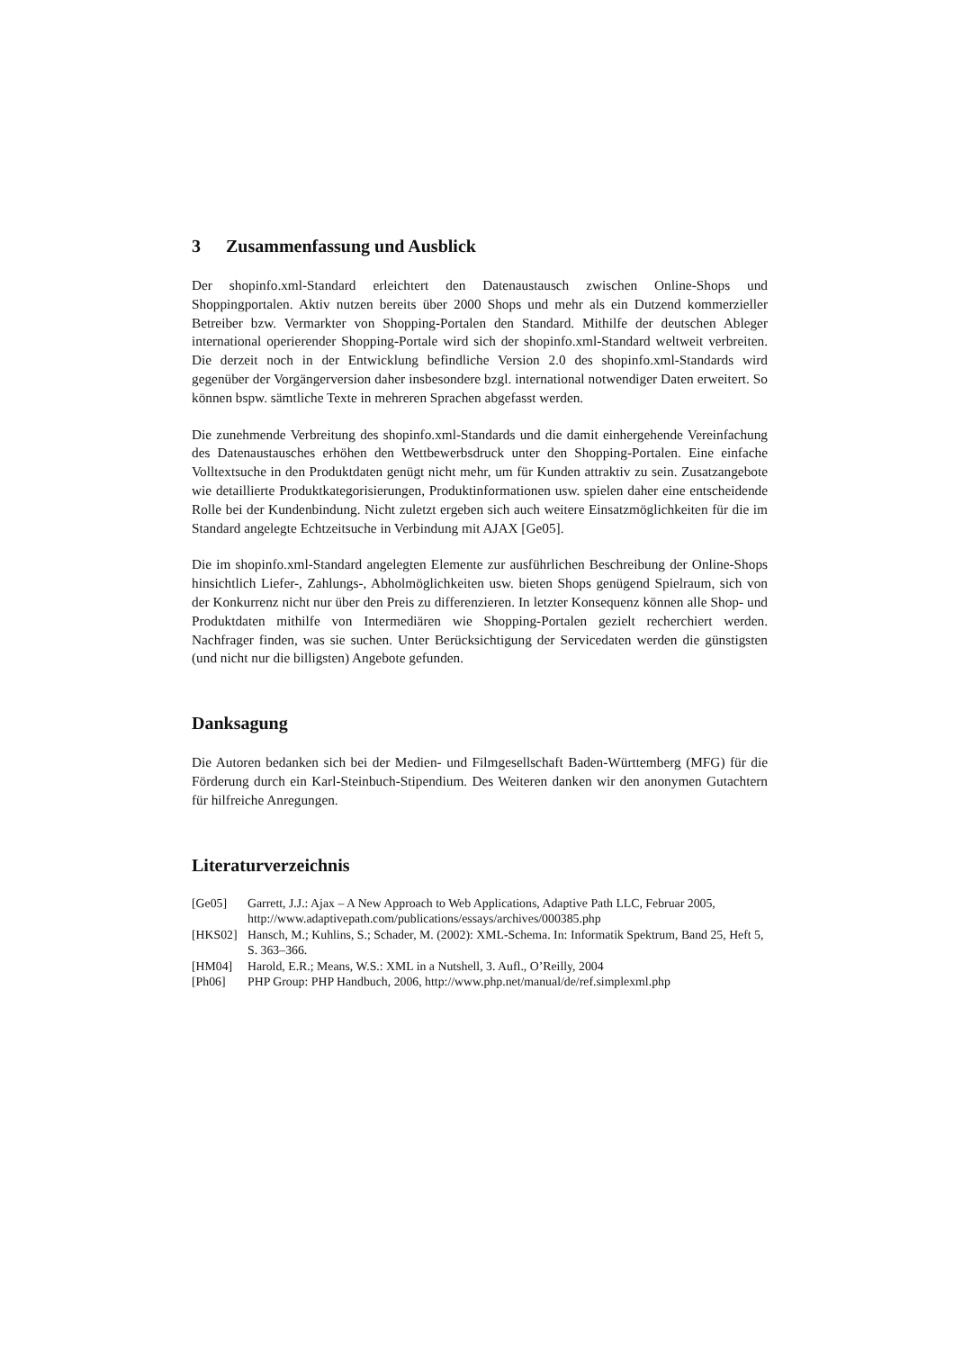3 Zusammenfassung und Ausblick
Der shopinfo.xml-Standard erleichtert den Datenaustausch zwischen Online-Shops und Shoppingportalen. Aktiv nutzen bereits über 2000 Shops und mehr als ein Dutzend kommerzieller Betreiber bzw. Vermarkter von Shopping-Portalen den Standard. Mithilfe der deutschen Ableger international operierender Shopping-Portale wird sich der shopinfo.xml-Standard weltweit verbreiten. Die derzeit noch in der Entwicklung befindliche Version 2.0 des shopinfo.xml-Standards wird gegenüber der Vorgängerversion daher insbesondere bzgl. international notwendiger Daten erweitert. So können bspw. sämtliche Texte in mehreren Sprachen abgefasst werden.
Die zunehmende Verbreitung des shopinfo.xml-Standards und die damit einhergehende Vereinfachung des Datenaustausches erhöhen den Wettbewerbsdruck unter den Shopping-Portalen. Eine einfache Volltextsuche in den Produktdaten genügt nicht mehr, um für Kunden attraktiv zu sein. Zusatzangebote wie detaillierte Produktkategorisierungen, Produktinformationen usw. spielen daher eine entscheidende Rolle bei der Kundenbindung. Nicht zuletzt ergeben sich auch weitere Einsatzmöglichkeiten für die im Standard angelegte Echtzeitsuche in Verbindung mit AJAX [Ge05].
Die im shopinfo.xml-Standard angelegten Elemente zur ausführlichen Beschreibung der Online-Shops hinsichtlich Liefer-, Zahlungs-, Abholmöglichkeiten usw. bieten Shops genügend Spielraum, sich von der Konkurrenz nicht nur über den Preis zu differenzieren. In letzter Konsequenz können alle Shop- und Produktdaten mithilfe von Intermediären wie Shopping-Portalen gezielt recherchiert werden. Nachfrager finden, was sie suchen. Unter Berücksichtigung der Servicedaten werden die günstigsten (und nicht nur die billigsten) Angebote gefunden.
Danksagung
Die Autoren bedanken sich bei der Medien- und Filmgesellschaft Baden-Württemberg (MFG) für die Förderung durch ein Karl-Steinbuch-Stipendium. Des Weiteren danken wir den anonymen Gutachtern für hilfreiche Anregungen.
Literaturverzeichnis
| [Ge05] | Garrett, J.J.: Ajax – A New Approach to Web Applications, Adaptive Path LLC, Februar 2005, http://www.adaptivepath.com/publications/essays/archives/000385.php |
| [HKS02] | Hansch, M.; Kuhlins, S.; Schader, M. (2002): XML-Schema. In: Informatik Spektrum, Band 25, Heft 5, S. 363–366. |
| [HM04] | Harold, E.R.; Means, W.S.: XML in a Nutshell, 3. Aufl., O’Reilly, 2004 |
| [Ph06] | PHP Group: PHP Handbuch, 2006, http://www.php.net/manual/de/ref.simplexml.php |